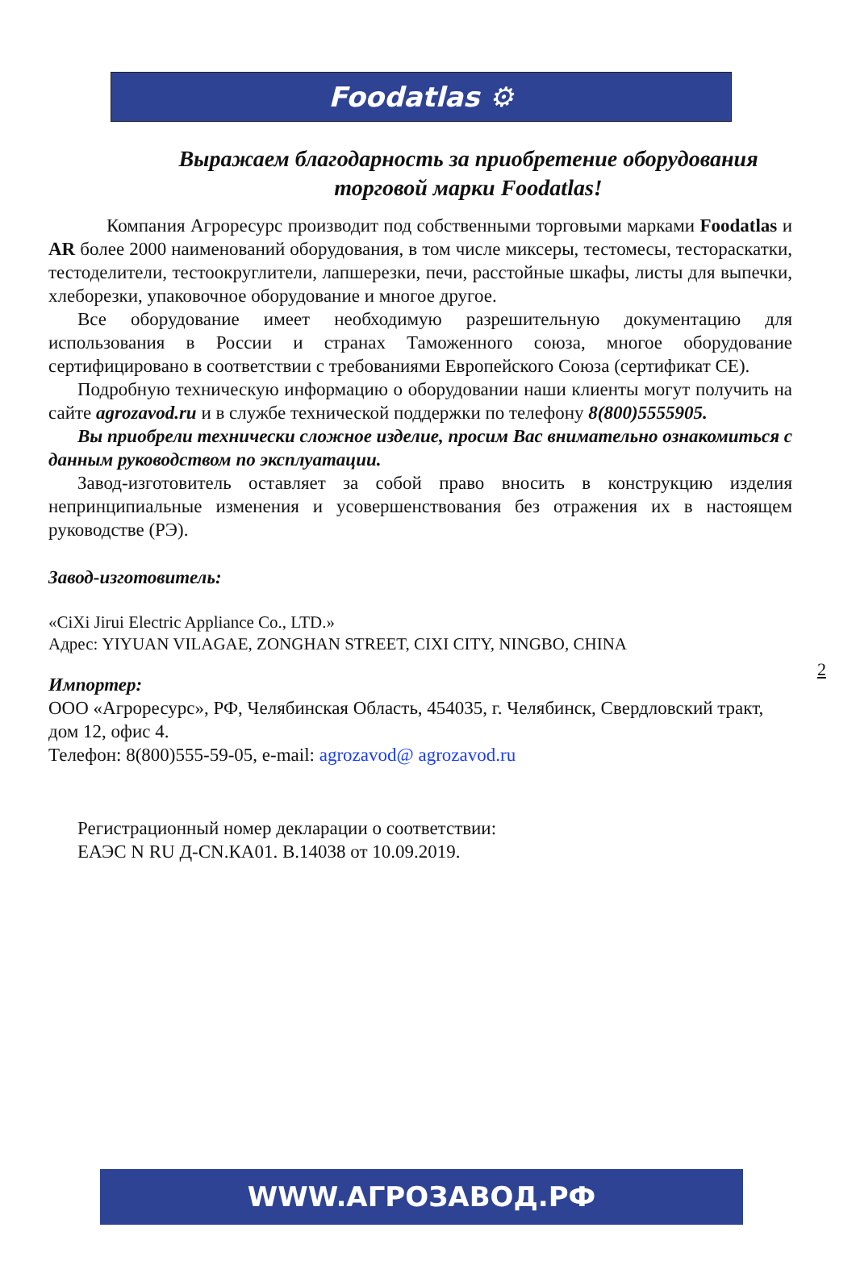Foodatlas ⚙
Выражаем благодарность за приобретение оборудования торговой марки Foodatlas!
Компания Агроресурс производит под собственными торговыми марками Foodatlas и AR более 2000 наименований оборудования, в том числе миксеры, тестомесы, тестораскатки, тестоделители, тестоокруглители, лапшерезки, печи, расстойные шкафы, листы для выпечки, хлеборезки, упаковочное оборудование и многое другое.
Все оборудование имеет необходимую разрешительную документацию для использования в России и странах Таможенного союза, многое оборудование сертифицировано в соответствии с требованиями Европейского Союза (сертификат CE).
Подробную техническую информацию о оборудовании наши клиенты могут получить на сайте agrozavod.ru и в службе технической поддержки по телефону 8(800)5555905.
Вы приобрели технически сложное изделие, просим Вас внимательно ознакомиться с данным руководством по эксплуатации.
Завод-изготовитель оставляет за собой право вносить в конструкцию изделия непринципиальные изменения и усовершенствования без отражения их в настоящем руководстве (РЭ).
Завод-изготовитель:
«CiXi Jirui Electric Appliance Co., LTD.»
Адрес: YIYUAN VILAGAE, ZONGHAN STREET, CIXI CITY, NINGBO, CHINA
Импортер:
ООО «Агроресурс», РФ, Челябинская Область, 454035, г. Челябинск, Свердловский тракт, дом 12, офис 4.
Телефон: 8(800)555-59-05, e-mail: agrozavod@ agrozavod.ru
Регистрационный номер декларации о соответствии:
ЕАЭС N RU Д-CN.КА01. В.14038 от 10.09.2019.
2
WWW.АГРОЗАВОД.РФ